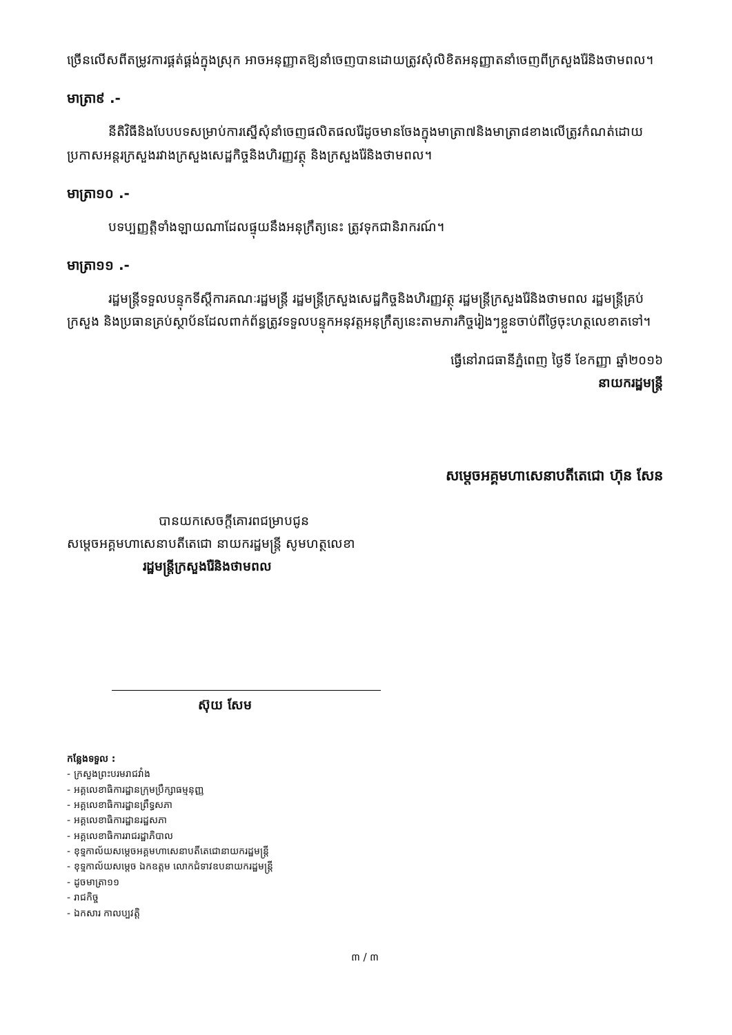ច្រើនលើសពីតម្រូវការផ្គត់ផ្គង់ក្នុងស្រុក អាចអនុញ្ញាតឱ្យនាំចេញបានដោយត្រូវសុំលិខិតអនុញ្ញាតនាំចេញពីក្រសួងរ៉ែនិងថាមពល។
មាត្រា៩ .-
នីតិវិធីនិងបែបបទសម្រាប់ការស្នើសុំនាំចេញផលិតផលរ៉ែដូចមានចែងក្នុងមាត្រា៧និងមាត្រា៨ខាងលើត្រូវកំណត់ដោយប្រកាសអន្តរក្រសួងរវាងក្រសួងសេដ្ឋកិច្ចនិងហិរញ្ញវត្ថុ និងក្រសួងរ៉ែនិងថាមពល។
មាត្រា១០ .-
បទប្បញ្ញត្តិទាំងឡាយណាដែលផ្ទុយនឹងអនុក្រឹត្យនេះ ត្រូវទុកជានិរាករណ៍។
មាត្រា១១ .-
រដ្ឋមន្ត្រីទទួលបន្ទុកទីស្តីការគណៈរដ្ឋមន្ត្រី រដ្ឋមន្ត្រីក្រសួងសេដ្ឋកិច្ចនិងហិរញ្ញវត្ថុ រដ្ឋមន្ត្រីក្រសួងរ៉ែនិងថាមពល រដ្ឋមន្ត្រីគ្រប់ក្រសួង និងប្រធានគ្រប់ស្ថាប័នដែលពាក់ព័ន្ធត្រូវទទួលបន្ទុកអនុវត្តអនុក្រឹត្យនេះតាមភារកិច្ចរៀងៗខ្លួនចាប់ពីថ្ងៃចុះហត្ថលេខាតទៅ។
ធ្វើនៅរាជធានីភ្នំពេញ ថ្ងៃទី ខែកញ្ញា ឆ្នាំ២០១៦
នាយករដ្ឋមន្ត្រី
សម្តេចអគ្គមហាសេនាបតីតេជោ ហ៊ុន សែន
បានយកសេចក្តីគោរពជម្រាបជូន
សម្តេចអគ្គមហាសេនាបតីតេជោ នាយករដ្ឋមន្ត្រី សូមហត្ថលេខា
រដ្ឋមន្ត្រីក្រសួងរ៉ែនិងថាមពល
ស៊ុយ សែម
កន្លែងទទួល :
- ក្រសួងព្រះបរមរាជវាំង
- អគ្គលេខាធិការដ្ឋានក្រុមប្រឹក្សាធម្មនុញ្ញ
- អគ្គលេខាធិការដ្ឋានព្រឹទ្ធសភា
- អគ្គលេខាធិការដ្ឋានរដ្ឋសភា
- អគ្គលេខាធិការរាជរដ្ឋាភិបាល
- ខុទ្ទកាល័យសម្តេចអគ្គមហាសេនាបតីតេជោនាយករដ្ឋមន្ត្រី
- ខុទ្ទកាល័យសម្តេច ឯកឧត្តម លោកជំទាវឧបនាយករដ្ឋមន្ត្រី
- ដូចមាត្រា១១
- រាជកិច្ច
- ឯកសារ កាលប្បវត្តិ
៣ / ៣